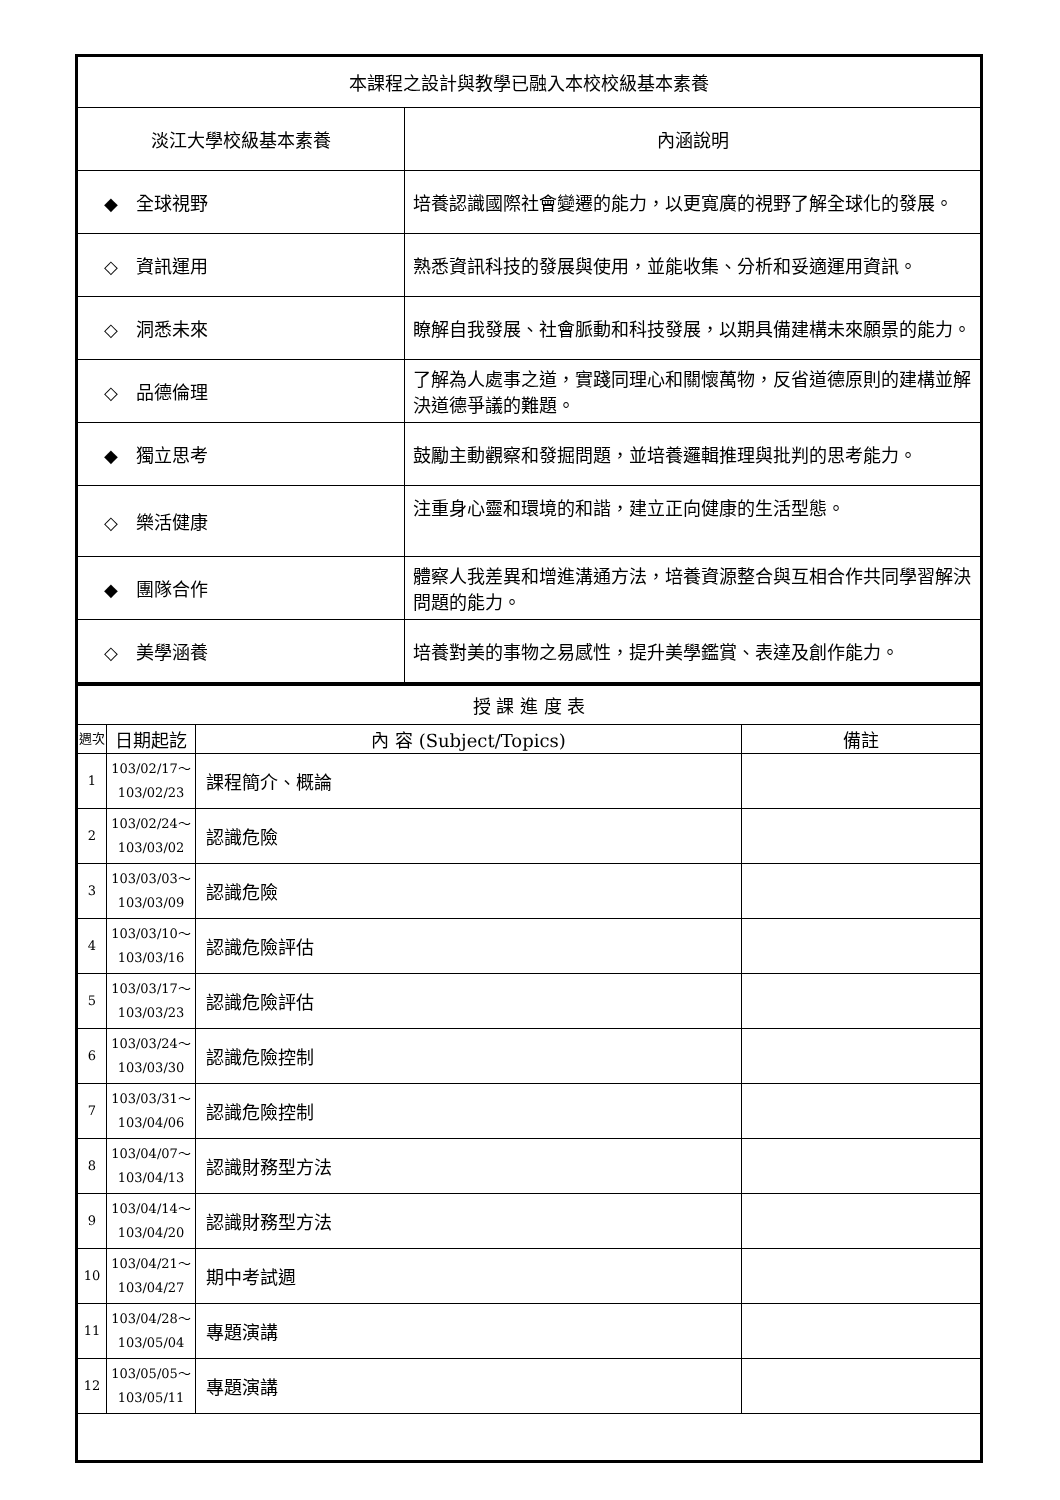| 本課程之設計與教學已融入本校校級基本素養 | |
| 淡江大學校級基本素養 | 內涵說明 |
| ◆ 全球視野 | 培養認識國際社會變遷的能力，以更寬廣的視野了解全球化的發展。 |
| ◇ 資訊運用 | 熟悉資訊科技的發展與使用，並能收集、分析和妥適運用資訊。 |
| ◇ 洞悉未來 | 瞭解自我發展、社會脈動和科技發展，以期具備建構未來願景的能力。 |
| ◇ 品德倫理 | 了解為人處事之道，實踐同理心和關懷萬物，反省道德原則的建構並解決道德爭議的難題。 |
| ◆ 獨立思考 | 鼓勵主動觀察和發掘問題，並培養邏輯推理與批判的思考能力。 |
| ◇ 樂活健康 | 注重身心靈和環境的和諧，建立正向健康的生活型態。 |
| ◆ 團隊合作 | 體察人我差異和增進溝通方法，培養資源整合與互相合作共同學習解決問題的能力。 |
| ◇ 美學涵養 | 培養對美的事物之易感性，提升美學鑑賞、表達及創作能力。 |
| 授 課 進 度 表 | | | |
| 週次 | 日期起訖 | 內 容 (Subject/Topics) | 備註 |
| 1 | 103/02/17～ 103/02/23 | 課程簡介、概論 | |
| 2 | 103/02/24～ 103/03/02 | 認識危險 | |
| 3 | 103/03/03～ 103/03/09 | 認識危險 | |
| 4 | 103/03/10～ 103/03/16 | 認識危險評估 | |
| 5 | 103/03/17～ 103/03/23 | 認識危險評估 | |
| 6 | 103/03/24～ 103/03/30 | 認識危險控制 | |
| 7 | 103/03/31～ 103/04/06 | 認識危險控制 | |
| 8 | 103/04/07～ 103/04/13 | 認識財務型方法 | |
| 9 | 103/04/14～ 103/04/20 | 認識財務型方法 | |
| 10 | 103/04/21～ 103/04/27 | 期中考試週 | |
| 11 | 103/04/28～ 103/05/04 | 專題演講 | |
| 12 | 103/05/05～ 103/05/11 | 專題演講 | |